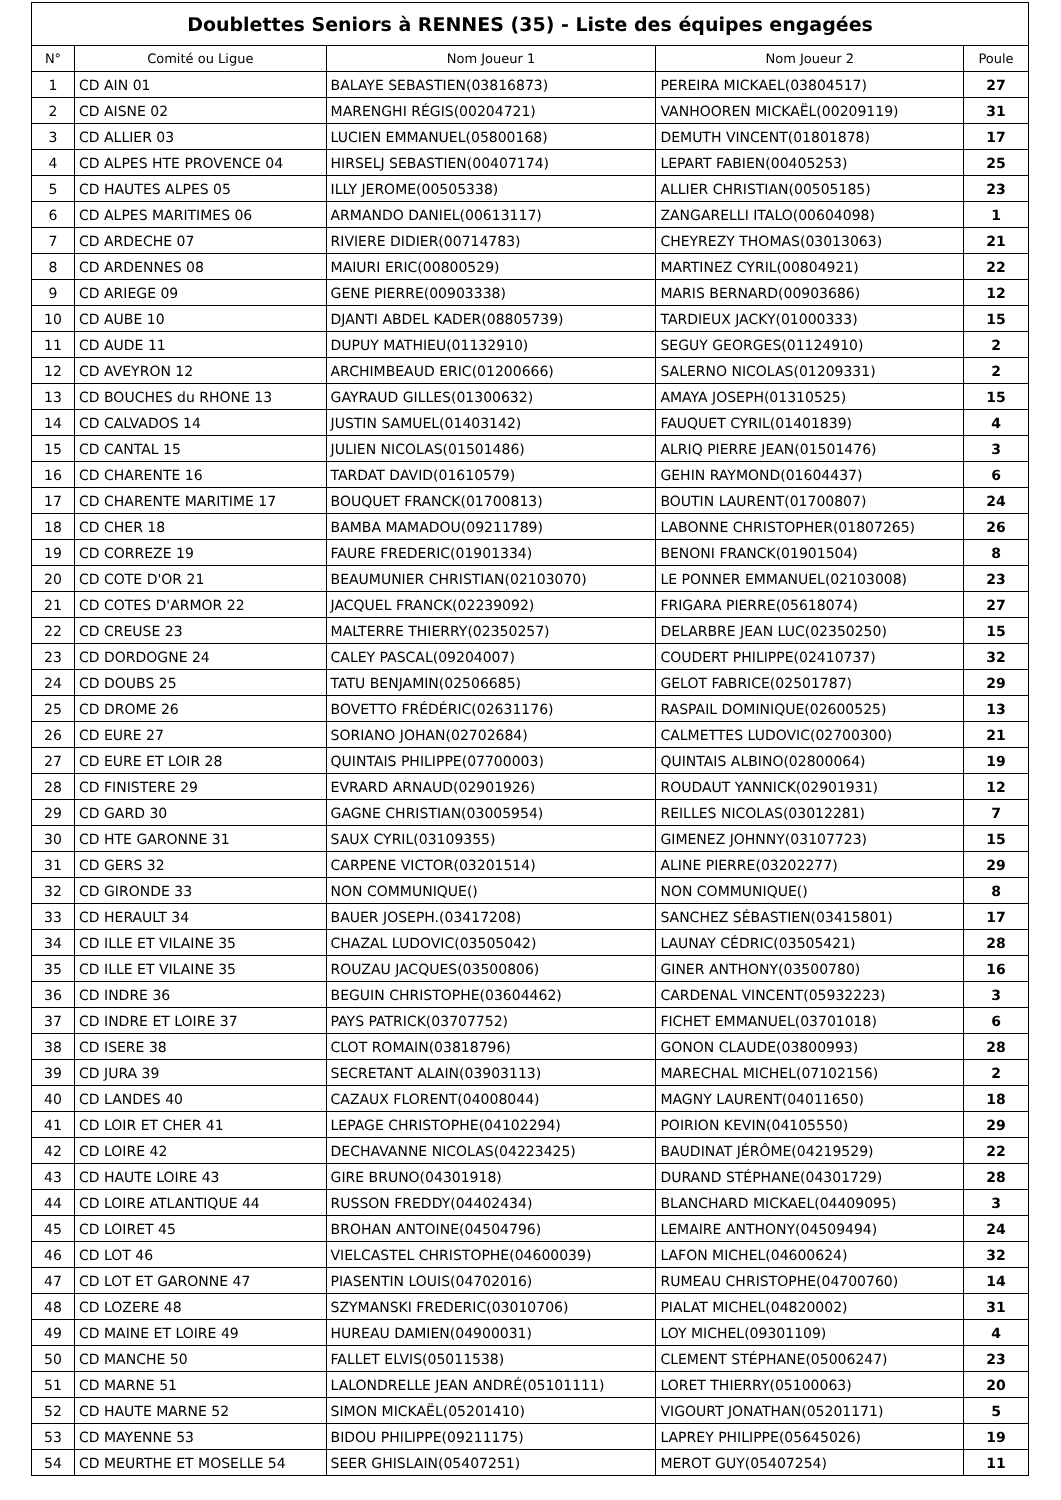Doublettes Seniors à RENNES (35) - Liste des équipes engagées
| N° | Comité ou Ligue | Nom Joueur 1 | Nom Joueur 2 | Poule |
| --- | --- | --- | --- | --- |
| 1 | CD AIN 01 | BALAYE SEBASTIEN(03816873) | PEREIRA MICKAEL(03804517) | 27 |
| 2 | CD AISNE 02 | MARENGHI RÉGIS(00204721) | VANHOOREN MICKAËL(00209119) | 31 |
| 3 | CD ALLIER 03 | LUCIEN EMMANUEL(05800168) | DEMUTH VINCENT(01801878) | 17 |
| 4 | CD ALPES HTE PROVENCE 04 | HIRSELJ SEBASTIEN(00407174) | LEPART FABIEN(00405253) | 25 |
| 5 | CD HAUTES ALPES 05 | ILLY JEROME(00505338) | ALLIER CHRISTIAN(00505185) | 23 |
| 6 | CD ALPES MARITIMES 06 | ARMANDO DANIEL(00613117) | ZANGARELLI ITALO(00604098) | 1 |
| 7 | CD ARDECHE 07 | RIVIERE DIDIER(00714783) | CHEYREZY THOMAS(03013063) | 21 |
| 8 | CD ARDENNES 08 | MAIURI ERIC(00800529) | MARTINEZ CYRIL(00804921) | 22 |
| 9 | CD ARIEGE 09 | GENE PIERRE(00903338) | MARIS BERNARD(00903686) | 12 |
| 10 | CD AUBE 10 | DJANTI ABDEL KADER(08805739) | TARDIEUX JACKY(01000333) | 15 |
| 11 | CD AUDE 11 | DUPUY MATHIEU(01132910) | SEGUY GEORGES(01124910) | 2 |
| 12 | CD AVEYRON 12 | ARCHIMBEAUD ERIC(01200666) | SALERNO NICOLAS(01209331) | 2 |
| 13 | CD BOUCHES du RHONE 13 | GAYRAUD GILLES(01300632) | AMAYA JOSEPH(01310525) | 15 |
| 14 | CD CALVADOS 14 | JUSTIN SAMUEL(01403142) | FAUQUET CYRIL(01401839) | 4 |
| 15 | CD CANTAL 15 | JULIEN NICOLAS(01501486) | ALRIQ PIERRE JEAN(01501476) | 3 |
| 16 | CD CHARENTE 16 | TARDAT DAVID(01610579) | GEHIN RAYMOND(01604437) | 6 |
| 17 | CD CHARENTE MARITIME 17 | BOUQUET FRANCK(01700813) | BOUTIN LAURENT(01700807) | 24 |
| 18 | CD CHER 18 | BAMBA MAMADOU(09211789) | LABONNE CHRISTOPHER(01807265) | 26 |
| 19 | CD CORREZE 19 | FAURE FREDERIC(01901334) | BENONI FRANCK(01901504) | 8 |
| 20 | CD COTE D'OR 21 | BEAUMUNIER CHRISTIAN(02103070) | LE PONNER EMMANUEL(02103008) | 23 |
| 21 | CD COTES D'ARMOR 22 | JACQUEL FRANCK(02239092) | FRIGARA PIERRE(05618074) | 27 |
| 22 | CD CREUSE 23 | MALTERRE THIERRY(02350257) | DELARBRE JEAN LUC(02350250) | 15 |
| 23 | CD DORDOGNE 24 | CALEY PASCAL(09204007) | COUDERT PHILIPPE(02410737) | 32 |
| 24 | CD DOUBS 25 | TATU BENJAMIN(02506685) | GELOT FABRICE(02501787) | 29 |
| 25 | CD DROME 26 | BOVETTO FRÉDÉRIC(02631176) | RASPAIL DOMINIQUE(02600525) | 13 |
| 26 | CD EURE 27 | SORIANO JOHAN(02702684) | CALMETTES LUDOVIC(02700300) | 21 |
| 27 | CD EURE ET LOIR 28 | QUINTAIS PHILIPPE(07700003) | QUINTAIS ALBINO(02800064) | 19 |
| 28 | CD FINISTERE 29 | EVRARD ARNAUD(02901926) | ROUDAUT YANNICK(02901931) | 12 |
| 29 | CD GARD 30 | GAGNE CHRISTIAN(03005954) | REILLES NICOLAS(03012281) | 7 |
| 30 | CD HTE GARONNE 31 | SAUX CYRIL(03109355) | GIMENEZ JOHNNY(03107723) | 15 |
| 31 | CD GERS 32 | CARPENE VICTOR(03201514) | ALINE PIERRE(03202277) | 29 |
| 32 | CD GIRONDE 33 | NON COMMUNIQUE() | NON COMMUNIQUE() | 8 |
| 33 | CD HERAULT 34 | BAUER JOSEPH.(03417208) | SANCHEZ SÉBASTIEN(03415801) | 17 |
| 34 | CD ILLE ET VILAINE 35 | CHAZAL LUDOVIC(03505042) | LAUNAY CÉDRIC(03505421) | 28 |
| 35 | CD ILLE ET VILAINE 35 | ROUZAU JACQUES(03500806) | GINER ANTHONY(03500780) | 16 |
| 36 | CD INDRE 36 | BEGUIN CHRISTOPHE(03604462) | CARDENAL VINCENT(05932223) | 3 |
| 37 | CD INDRE ET LOIRE 37 | PAYS PATRICK(03707752) | FICHET EMMANUEL(03701018) | 6 |
| 38 | CD ISERE 38 | CLOT ROMAIN(03818796) | GONON CLAUDE(03800993) | 28 |
| 39 | CD JURA 39 | SECRETANT ALAIN(03903113) | MARECHAL MICHEL(07102156) | 2 |
| 40 | CD LANDES 40 | CAZAUX FLORENT(04008044) | MAGNY LAURENT(04011650) | 18 |
| 41 | CD LOIR ET CHER 41 | LEPAGE CHRISTOPHE(04102294) | POIRION KEVIN(04105550) | 29 |
| 42 | CD LOIRE 42 | DECHAVANNE NICOLAS(04223425) | BAUDINAT JÉRÔME(04219529) | 22 |
| 43 | CD HAUTE LOIRE 43 | GIRE BRUNO(04301918) | DURAND STÉPHANE(04301729) | 28 |
| 44 | CD LOIRE ATLANTIQUE 44 | RUSSON FREDDY(04402434) | BLANCHARD MICKAEL(04409095) | 3 |
| 45 | CD LOIRET 45 | BROHAN ANTOINE(04504796) | LEMAIRE ANTHONY(04509494) | 24 |
| 46 | CD LOT 46 | VIELCASTEL CHRISTOPHE(04600039) | LAFON MICHEL(04600624) | 32 |
| 47 | CD LOT ET GARONNE 47 | PIASENTIN LOUIS(04702016) | RUMEAU CHRISTOPHE(04700760) | 14 |
| 48 | CD LOZERE 48 | SZYMANSKI FREDERIC(03010706) | PIALAT MICHEL(04820002) | 31 |
| 49 | CD MAINE ET LOIRE 49 | HUREAU DAMIEN(04900031) | LOY MICHEL(09301109) | 4 |
| 50 | CD MANCHE 50 | FALLET ELVIS(05011538) | CLEMENT STÉPHANE(05006247) | 23 |
| 51 | CD MARNE 51 | LALONDRELLE JEAN ANDRÉ(05101111) | LORET THIERRY(05100063) | 20 |
| 52 | CD HAUTE MARNE 52 | SIMON MICKAËL(05201410) | VIGOURT JONATHAN(05201171) | 5 |
| 53 | CD MAYENNE 53 | BIDOU PHILIPPE(09211175) | LAPREY PHILIPPE(05645026) | 19 |
| 54 | CD MEURTHE ET MOSELLE 54 | SEER GHISLAIN(05407251) | MEROT GUY(05407254) | 11 |